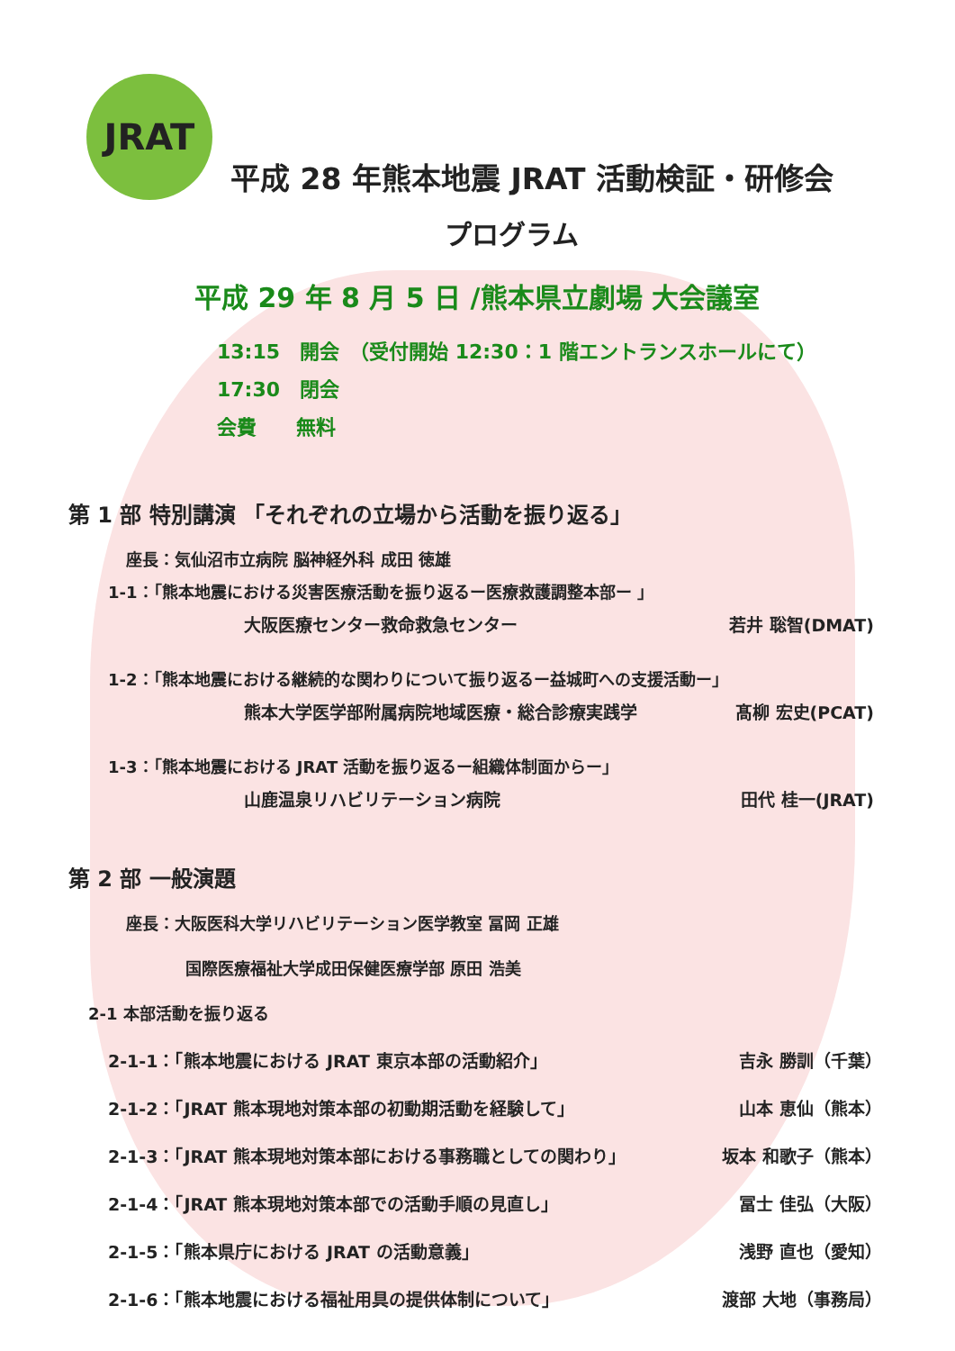JRAT
平成 28 年熊本地震 JRAT 活動検証・研修会
プログラム
平成 29 年 8 月 5 日 /熊本県立劇場 大会議室
13:15　開会　（受付開始 12:30：1 階エントランスホールにて）
17:30　閉会
会費　　無料
第 1 部 特別講演 「それぞれの立場から活動を振り返る」
座長：気仙沼市立病院 脳神経外科 成田 徳雄
1-1：「熊本地震における災害医療活動を振り返るー医療救護調整本部ー 」
大阪医療センター救命救急センター 若井 聡智(DMAT)
1-2：「熊本地震における継続的な関わりについて振り返るー益城町への支援活動ー」
熊本大学医学部附属病院地域医療・総合診療実践学 髙柳 宏史(PCAT)
1-3：「熊本地震における JRAT 活動を振り返るー組織体制面からー」
山鹿温泉リハビリテーション病院 田代 桂一(JRAT)
第 2 部 一般演題
座長：大阪医科大学リハビリテーション医学教室 冨岡 正雄
国際医療福祉大学成田保健医療学部 原田 浩美
2-1 本部活動を振り返る
2-1-1：「熊本地震における JRAT 東京本部の活動紹介」 吉永 勝訓（千葉）
2-1-2：「JRAT 熊本現地対策本部の初動期活動を経験して」 山本 恵仙（熊本）
2-1-3：「JRAT 熊本現地対策本部における事務職としての関わり」 坂本 和歌子（熊本）
2-1-4：「JRAT 熊本現地対策本部での活動手順の見直し」 冨士 佳弘（大阪）
2-1-5：「熊本県庁における JRAT の活動意義」 浅野 直也（愛知）
2-1-6：「熊本地震における福祉用具の提供体制について」 渡部 大地（事務局）